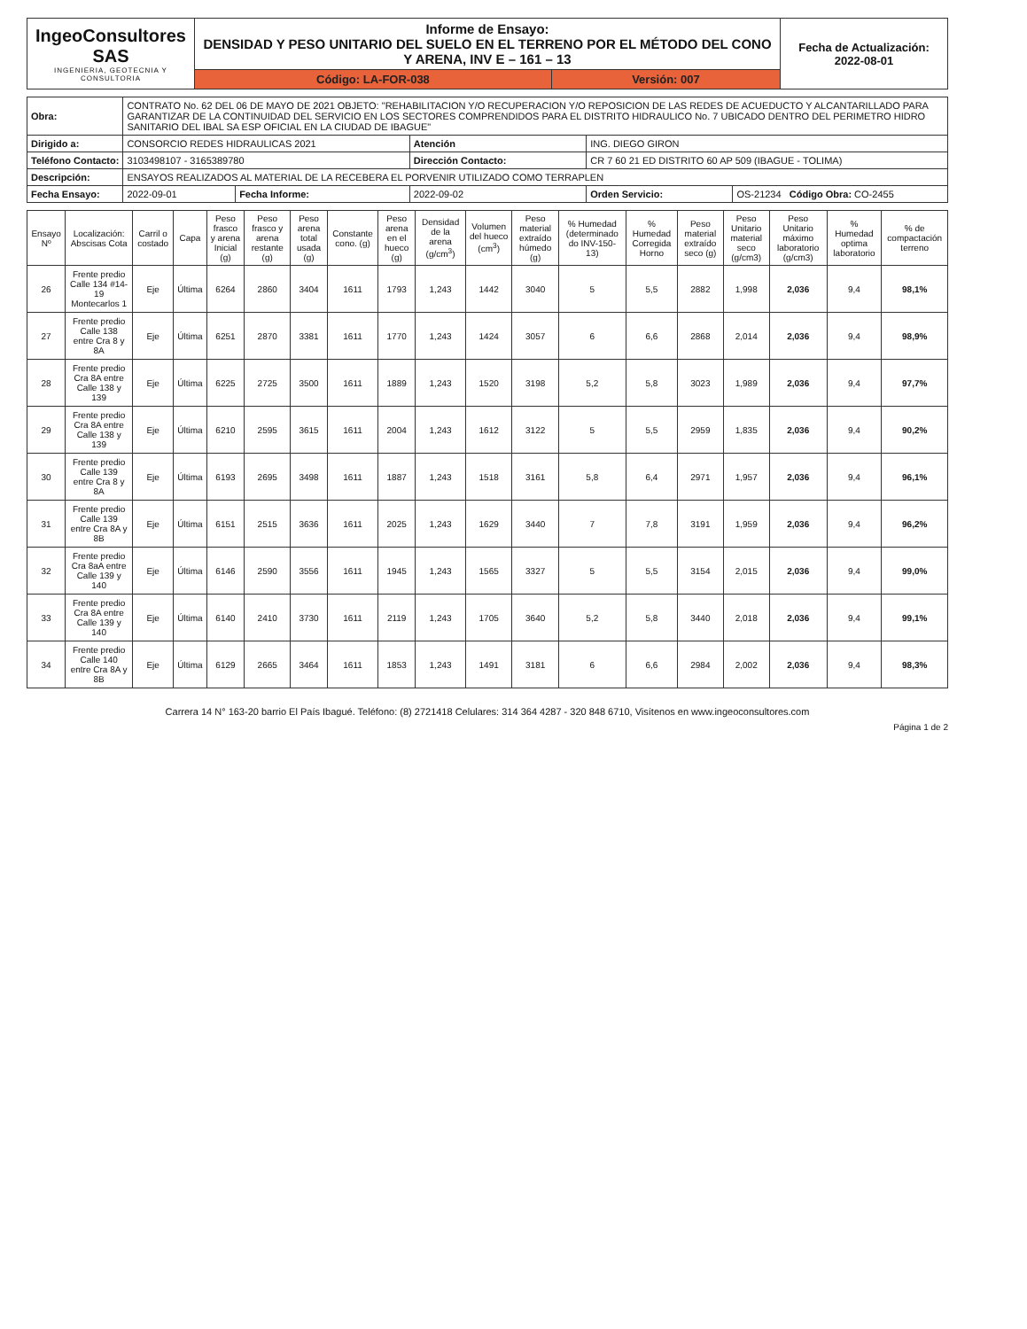| IngeoConsultores SAS INGENIERIA, GEOTECNIA Y CONSULTORIA | Informe de Ensayo: DENSIDAD Y PESO UNITARIO DEL SUELO EN EL TERRENO POR EL MÉTODO DEL CONO Y ARENA, INV E – 161 – 13 | | Fecha de Actualización: 2022-08-01 |
| | Código: LA-FOR-038 | Versión: 007 | |
| Obra: | CONTRATO No. 62 DEL 06 DE MAYO DE 2021 OBJETO: "REHABILITACION Y/O RECUPERACION Y/O REPOSICION DE LAS REDES DE ACUEDUCTO Y ALCANTARILLADO PARA GARANTIZAR DE LA CONTINUIDAD DEL SERVICIO EN LOS SECTORES COMPRENDIDOS PARA EL DISTRITO HIDRAULICO No. 7 UBICADO DENTRO DEL PERIMETRO HIDRO SANITARIO DEL IBAL SA ESP OFICIAL EN LA CIUDAD DE IBAGUE" | | | | |
| Dirigido a: | CONSORCIO REDES HIDRAULICAS 2021 | | Atención | ING. DIEGO GIRON | |
| Teléfono Contacto: | 3103498107 - 3165389780 | | Dirección Contacto: | CR 7 60 21 ED DISTRITO 60 AP 509 (IBAGUE - TOLIMA) | |
| Descripción: | ENSAYOS REALIZADOS AL MATERIAL DE LA RECEBERA EL PORVENIR UTILIZADO COMO TERRAPLEN | | | | |
| Fecha Ensayo: | 2022-09-01 | Fecha Informe: | 2022-09-02 | Orden Servicio: | OS-21234 Código Obra: CO-2455 |
| Ensayo Nº | Localización: Abscisas Cota | Carril o costado | Capa | Peso frasco y arena Inicial (g) | Peso frasco y arena restante (g) | Peso arena total usada (g) | Constante cono. (g) | Peso arena en el hueco (g) | Densidad de la arena (g/cm<sup>3</sup>) | Volumen del hueco (cm<sup>3</sup>) | Peso material extraído húmedo (g) | % Humedad (determinado do INV-150-13) | % Humedad Corregida Horno | Peso material extraído seco (g) | Peso Unitario material seco (g/cm3) | Peso Unitario máximo laboratorio (g/cm3) | % Humedad optima laboratorio | % de compactación terreno |
| --- | --- | --- | --- | --- | --- | --- | --- | --- | --- | --- | --- | --- | --- | --- | --- | --- | --- | --- |
| 26 | Frente predio Calle 134 #14-19 Montecarlos 1 | Eje | Última | 6264 | 2860 | 3404 | 1611 | 1793 | 1,243 | 1442 | 3040 | 5 | 5,5 | 2882 | 1,998 | 2,036 | 9,4 | 98,1% |
| 27 | Frente predio Calle 138 entre Cra 8 y 8A | Eje | Última | 6251 | 2870 | 3381 | 1611 | 1770 | 1,243 | 1424 | 3057 | 6 | 6,6 | 2868 | 2,014 | 2,036 | 9,4 | 98,9% |
| 28 | Frente predio Cra 8A entre Calle 138 y 139 | Eje | Última | 6225 | 2725 | 3500 | 1611 | 1889 | 1,243 | 1520 | 3198 | 5,2 | 5,8 | 3023 | 1,989 | 2,036 | 9,4 | 97,7% |
| 29 | Frente predio Cra 8A entre Calle 138 y 139 | Eje | Última | 6210 | 2595 | 3615 | 1611 | 2004 | 1,243 | 1612 | 3122 | 5 | 5,5 | 2959 | 1,835 | 2,036 | 9,4 | 90,2% |
| 30 | Frente predio Calle 139 entre Cra 8 y 8A | Eje | Última | 6193 | 2695 | 3498 | 1611 | 1887 | 1,243 | 1518 | 3161 | 5,8 | 6,4 | 2971 | 1,957 | 2,036 | 9,4 | 96,1% |
| 31 | Frente predio Calle 139 entre Cra 8A y 8B | Eje | Última | 6151 | 2515 | 3636 | 1611 | 2025 | 1,243 | 1629 | 3440 | 7 | 7,8 | 3191 | 1,959 | 2,036 | 9,4 | 96,2% |
| 32 | Frente predio Cra 8aA entre Calle 139 y 140 | Eje | Última | 6146 | 2590 | 3556 | 1611 | 1945 | 1,243 | 1565 | 3327 | 5 | 5,5 | 3154 | 2,015 | 2,036 | 9,4 | 99,0% |
| 33 | Frente predio Cra 8A entre Calle 139 y 140 | Eje | Última | 6140 | 2410 | 3730 | 1611 | 2119 | 1,243 | 1705 | 3640 | 5,2 | 5,8 | 3440 | 2,018 | 2,036 | 9,4 | 99,1% |
| 34 | Frente predio Calle 140 entre Cra 8A y 8B | Eje | Última | 6129 | 2665 | 3464 | 1611 | 1853 | 1,243 | 1491 | 3181 | 6 | 6,6 | 2984 | 2,002 | 2,036 | 9,4 | 98,3% |
Carrera 14 N° 163-20 barrio El País Ibagué. Teléfono: (8) 2721418 Celulares: 314 364 4287 - 320 848 6710, Visítenos en www.ingeoconsultores.com
Página 1 de 2